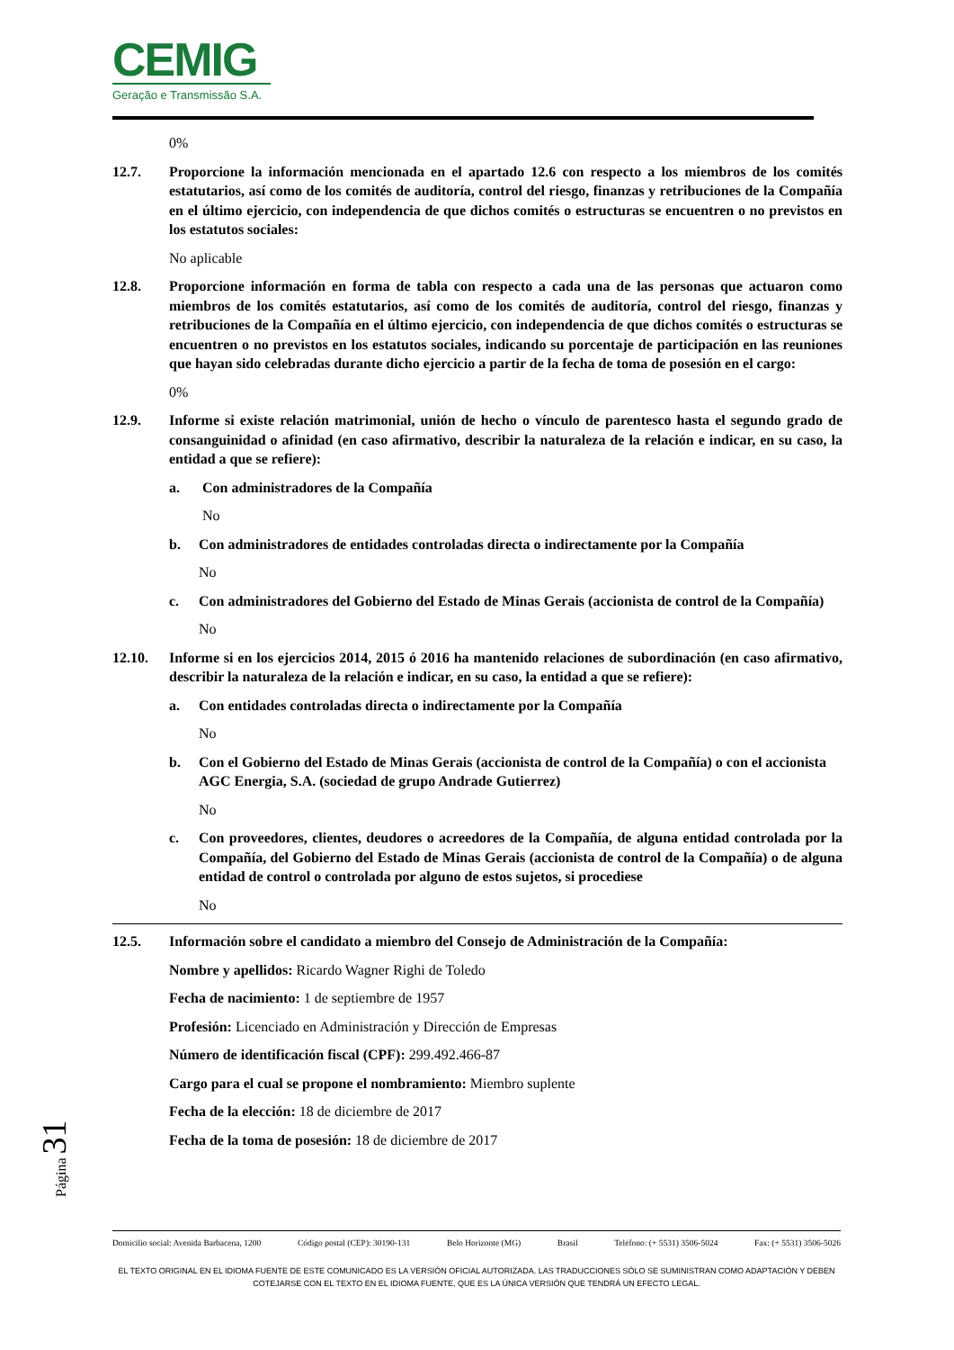CEMIG
Geração e Transmissão S.A.
0%
12.7. Proporcione la información mencionada en el apartado 12.6 con respecto a los miembros de los comités estatutarios, así como de los comités de auditoría, control del riesgo, finanzas y retribuciones de la Compañía en el último ejercicio, con independencia de que dichos comités o estructuras se encuentren o no previstos en los estatutos sociales:
No aplicable
12.8. Proporcione información en forma de tabla con respecto a cada una de las personas que actuaron como miembros de los comités estatutarios, así como de los comités de auditoría, control del riesgo, finanzas y retribuciones de la Compañía en el último ejercicio, con independencia de que dichos comités o estructuras se encuentren o no previstos en los estatutos sociales, indicando su porcentaje de participación en las reuniones que hayan sido celebradas durante dicho ejercicio a partir de la fecha de toma de posesión en el cargo:
0%
12.9. Informe si existe relación matrimonial, unión de hecho o vínculo de parentesco hasta el segundo grado de consanguinidad o afinidad (en caso afirmativo, describir la naturaleza de la relación e indicar, en su caso, la entidad a que se refiere):
a. Con administradores de la Compañía
No
b. Con administradores de entidades controladas directa o indirectamente por la Compañía
No
c. Con administradores del Gobierno del Estado de Minas Gerais (accionista de control de la Compañía)
No
12.10. Informe si en los ejercicios 2014, 2015 ó 2016 ha mantenido relaciones de subordinación (en caso afirmativo, describir la naturaleza de la relación e indicar, en su caso, la entidad a que se refiere):
a. Con entidades controladas directa o indirectamente por la Compañía
No
b. Con el Gobierno del Estado de Minas Gerais (accionista de control de la Compañía) o con el accionista AGC Energia, S.A. (sociedad de grupo Andrade Gutierrez)
No
c. Con proveedores, clientes, deudores o acreedores de la Compañía, de alguna entidad controlada por la Compañía, del Gobierno del Estado de Minas Gerais (accionista de control de la Compañía) o de alguna entidad de control o controlada por alguno de estos sujetos, si procediese
No
12.5. Información sobre el candidato a miembro del Consejo de Administración de la Compañía:
Nombre y apellidos: Ricardo Wagner Righi de Toledo
Fecha de nacimiento: 1 de septiembre de 1957
Profesión: Licenciado en Administración y Dirección de Empresas
Número de identificación fiscal (CPF): 299.492.466-87
Cargo para el cual se propone el nombramiento: Miembro suplente
Fecha de la elección: 18 de diciembre de 2017
Fecha de la toma de posesión: 18 de diciembre de 2017
Página 31
Domicilio social: Avenida Barbacena, 1200 Código postal (CEP): 30190-131 Belo Horizonte (MG) Brasil Teléfono: (+ 5531) 3506-5024 Fax: (+ 5531) 3506-5026
EL TEXTO ORIGINAL EN EL IDIOMA FUENTE DE ESTE COMUNICADO ES LA VERSIÓN OFICIAL AUTORIZADA. LAS TRADUCCIONES SÓLO SE SUMINISTRAN COMO ADAPTACIÓN Y DEBEN COTEJARSE CON EL TEXTO EN EL IDIOMA FUENTE, QUE ES LA ÚNICA VERSIÓN QUE TENDRÁ UN EFECTO LEGAL.